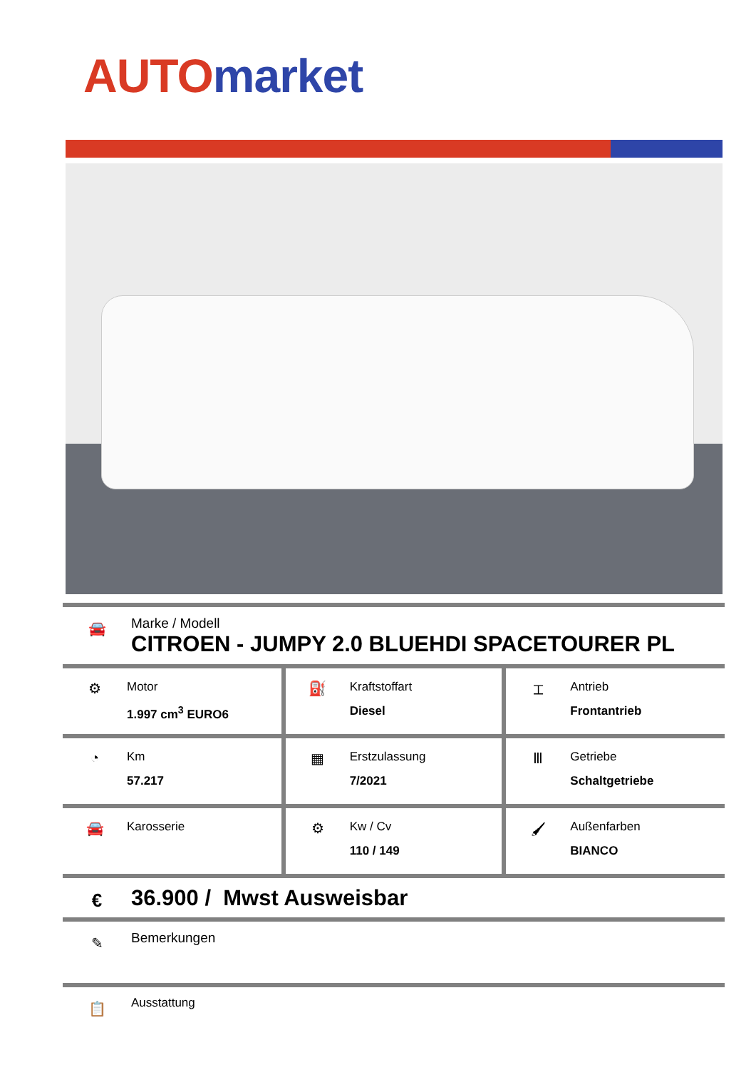AUTO market
🚘
Marke / Modell
CITROEN - JUMPY 2.0 BLUEHDI SPACETOURER PL
| ⚙ Motor 1.997 cm<sup>3</sup> EURO6 | ⛽ Kraftstoffart Diesel | ⌶ Antrieb Frontantrieb |
| ◔ Km 57.217 | ▦ Erstzulassung 7/2021 | Ⅲ Getriebe Schaltgetriebe |
| 🚘 Karosserie | ⚙ Kw / Cv 110 / 149 | 🖌 Außenfarben BIANCO |
€
36.900 / Mwst Ausweisbar
✎
Bemerkungen
📋
Ausstattung